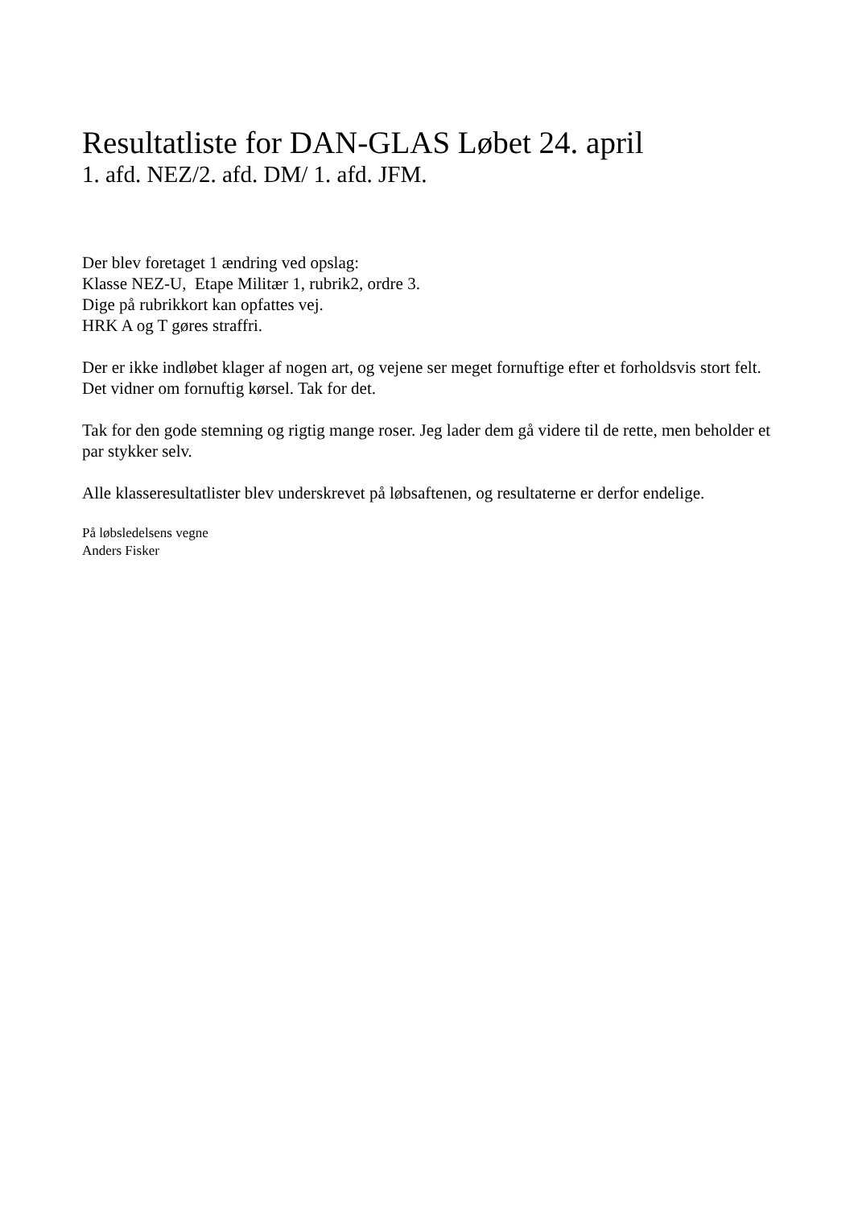Resultatliste for DAN-GLAS Løbet 24. april
1. afd. NEZ/2. afd. DM/ 1. afd. JFM.
Der blev foretaget 1 ændring ved opslag:
Klasse NEZ-U, Etape Militær 1, rubrik2, ordre 3.
Dige på rubrikkort kan opfattes vej.
HRK A og T gøres straffri.
Der er ikke indløbet klager af nogen art, og vejene ser meget fornuftige efter et forholdsvis stort felt. Det vidner om fornuftig kørsel. Tak for det.
Tak for den gode stemning og rigtig mange roser. Jeg lader dem gå videre til de rette, men beholder et par stykker selv.
Alle klasseresultatlister blev underskrevet på løbsaftenen, og resultaterne er derfor endelige.
På løbsledelsens vegne
Anders Fisker